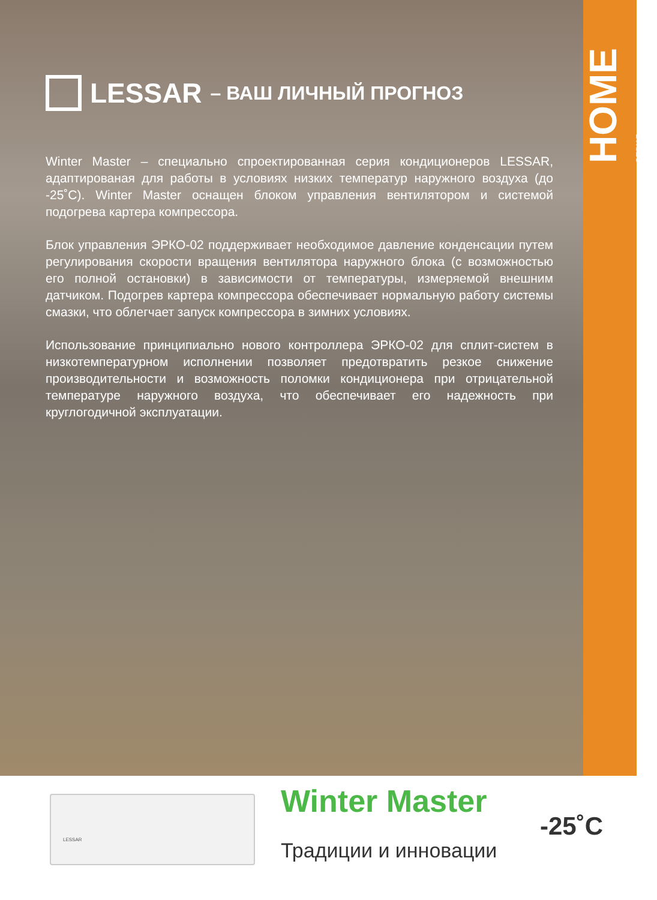HOME
СЕРИЯ
LESSAR – ВАШ ЛИЧНЫЙ ПРОГНОЗ
Winter Master – специально спроектированная серия кондиционеров LESSAR, адаптированая для работы в условиях низких температур наружного воздуха (до -25˚С). Winter Master оснащен блоком управления вентилятором и системой подогрева картера компрессора.
Блок управления ЭРКО-02 поддерживает необходимое давление конденсации путем регулирования скорости вращения вентилятора наружного блока (с возможностью его полной остановки) в зависимости от температуры, измеряемой внешним датчиком. Подогрев картера компрессора обеспечивает нормальную работу системы смазки, что облегчает запуск компрессора в зимних условиях.
Использование принципиально нового контроллера ЭРКО-02 для сплит-систем в низкотемпературном исполнении позволяет предотвратить резкое снижение производительности и возможность поломки кондиционера при отрицательной температуре наружного воздуха, что обеспечивает его надежность при круглогодичной эксплуатации.
LESSAR Winter Master
Традиции и инновации
-25˚С